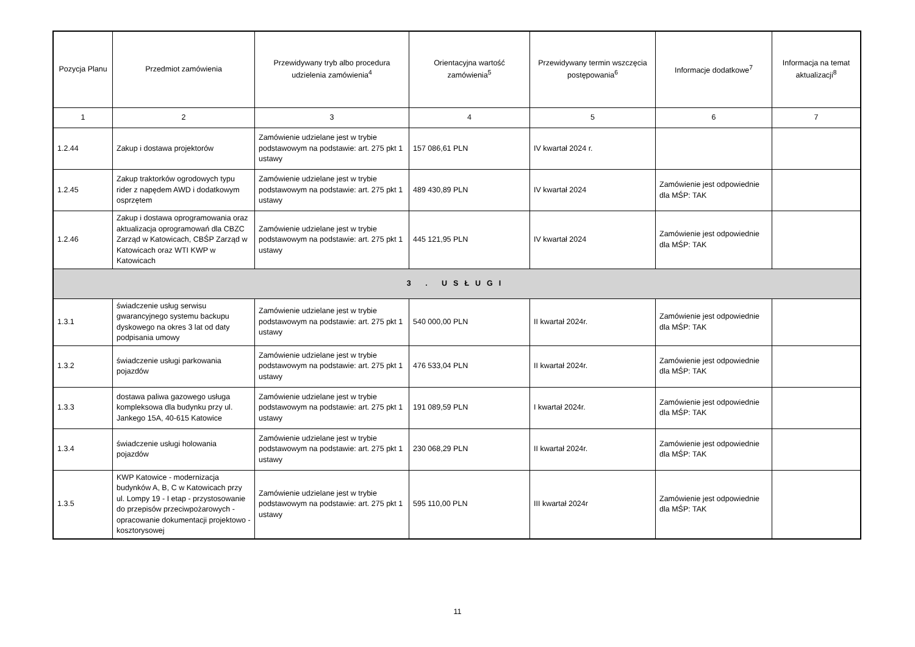| Pozycja Planu | Przedmiot zamówienia | Przewidywany tryb albo procedura udzielenia zamówienia<sup>4</sup> | Orientacyjna wartość zamówienia<sup>5</sup> | Przewidywany termin wszczęcia postępowania<sup>6</sup> | Informacje dodatkowe<sup>7</sup> | Informacja na temat aktualizacji<sup>8</sup> |
| --- | --- | --- | --- | --- | --- | --- |
| 1 | 2 | 3 | 4 | 5 | 6 | 7 |
| 1.2.44 | Zakup i dostawa projektorów | Zamówienie udzielane jest w trybie podstawowym na podstawie: art. 275 pkt 1 ustawy | 157 086,61 PLN | IV kwartał 2024 r. | | |
| 1.2.45 | Zakup traktorków ogrodowych typu rider z napędem AWD i dodatkowym osprzętem | Zamówienie udzielane jest w trybie podstawowym na podstawie: art. 275 pkt 1 ustawy | 489 430,89 PLN | IV kwartał 2024 | Zamówienie jest odpowiednie dla MŚP: TAK | |
| 1.2.46 | Zakup i dostawa oprogramowania oraz aktualizacja oprogramowań dla CBZC Zarząd w Katowicach, CBŚP Zarząd w Katowicach oraz WTI KWP w Katowicach | Zamówienie udzielane jest w trybie podstawowym na podstawie: art. 275 pkt 1 ustawy | 445 121,95 PLN | IV kwartał 2024 | Zamówienie jest odpowiednie dla MŚP: TAK | |
| 3 . USŁUGI | | | | | | |
| 1.3.1 | świadczenie usług serwisu gwarancyjnego systemu backupu dyskowego na okres 3 lat od daty podpisania umowy | Zamówienie udzielane jest w trybie podstawowym na podstawie: art. 275 pkt 1 ustawy | 540 000,00 PLN | II kwartał 2024r. | Zamówienie jest odpowiednie dla MŚP: TAK | |
| 1.3.2 | świadczenie usługi parkowania pojazdów | Zamówienie udzielane jest w trybie podstawowym na podstawie: art. 275 pkt 1 ustawy | 476 533,04 PLN | II kwartał 2024r. | Zamówienie jest odpowiednie dla MŚP: TAK | |
| 1.3.3 | dostawa paliwa gazowego usługa kompleksowa dla budynku przy ul. Jankego 15A, 40-615 Katowice | Zamówienie udzielane jest w trybie podstawowym na podstawie: art. 275 pkt 1 ustawy | 191 089,59 PLN | I kwartał 2024r. | Zamówienie jest odpowiednie dla MŚP: TAK | |
| 1.3.4 | świadczenie usługi holowania pojazdów | Zamówienie udzielane jest w trybie podstawowym na podstawie: art. 275 pkt 1 ustawy | 230 068,29 PLN | II kwartał 2024r. | Zamówienie jest odpowiednie dla MŚP: TAK | |
| 1.3.5 | KWP Katowice - modernizacja budynków A, B, C w Katowicach przy ul. Lompy 19 - I etap - przystosowanie do przepisów przeciwpożarowych - opracowanie dokumentacji projektowo - kosztorysowej | Zamówienie udzielane jest w trybie podstawowym na podstawie: art. 275 pkt 1 ustawy | 595 110,00 PLN | III kwartał 2024r | Zamówienie jest odpowiednie dla MŚP: TAK | |
11